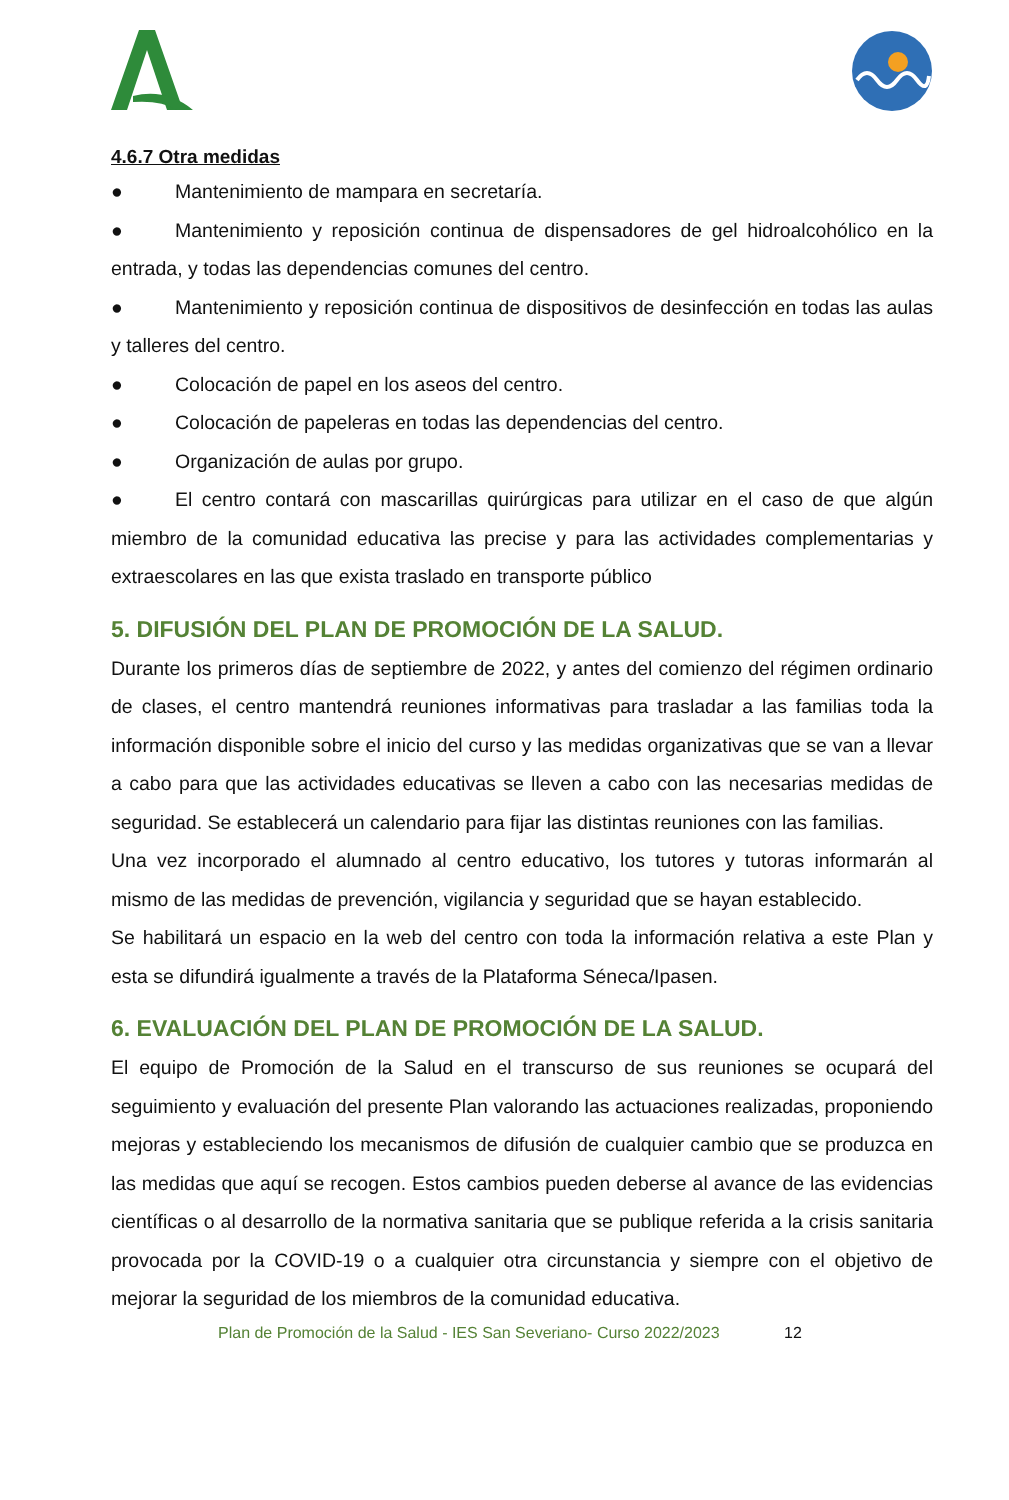4.6.7 Otra medidas
● Mantenimiento de mampara en secretaría.
● Mantenimiento y reposición continua de dispensadores de gel hidroalcohólico en la entrada, y todas las dependencias comunes del centro.
● Mantenimiento y reposición continua de dispositivos de desinfección en todas las aulas y talleres del centro.
● Colocación de papel en los aseos del centro.
● Colocación de papeleras en todas las dependencias del centro.
● Organización de aulas por grupo.
● El centro contará con mascarillas quirúrgicas para utilizar en el caso de que algún miembro de la comunidad educativa las precise y para las actividades complementarias y extraescolares en las que exista traslado en transporte público
5. DIFUSIÓN DEL PLAN DE PROMOCIÓN DE LA SALUD.
Durante los primeros días de septiembre de 2022, y antes del comienzo del régimen ordinario de clases, el centro mantendrá reuniones informativas para trasladar a las familias toda la información disponible sobre el inicio del curso y las medidas organizativas que se van a llevar a cabo para que las actividades educativas se lleven a cabo con las necesarias medidas de seguridad. Se establecerá un calendario para fijar las distintas reuniones con las familias.
Una vez incorporado el alumnado al centro educativo, los tutores y tutoras informarán al mismo de las medidas de prevención, vigilancia y seguridad que se hayan establecido.
Se habilitará un espacio en la web del centro con toda la información relativa a este Plan y esta se difundirá igualmente a través de la Plataforma Séneca/Ipasen.
6. EVALUACIÓN DEL PLAN DE PROMOCIÓN DE LA SALUD.
El equipo de Promoción de la Salud en el transcurso de sus reuniones se ocupará del seguimiento y evaluación del presente Plan valorando las actuaciones realizadas, proponiendo mejoras y estableciendo los mecanismos de difusión de cualquier cambio que se produzca en las medidas que aquí se recogen. Estos cambios pueden deberse al avance de las evidencias científicas o al desarrollo de la normativa sanitaria que se publique referida a la crisis sanitaria provocada por la COVID-19 o a cualquier otra circunstancia y siempre con el objetivo de mejorar la seguridad de los miembros de la comunidad educativa.
Plan de Promoción de la Salud - IES San Severiano- Curso 2022/2023 12